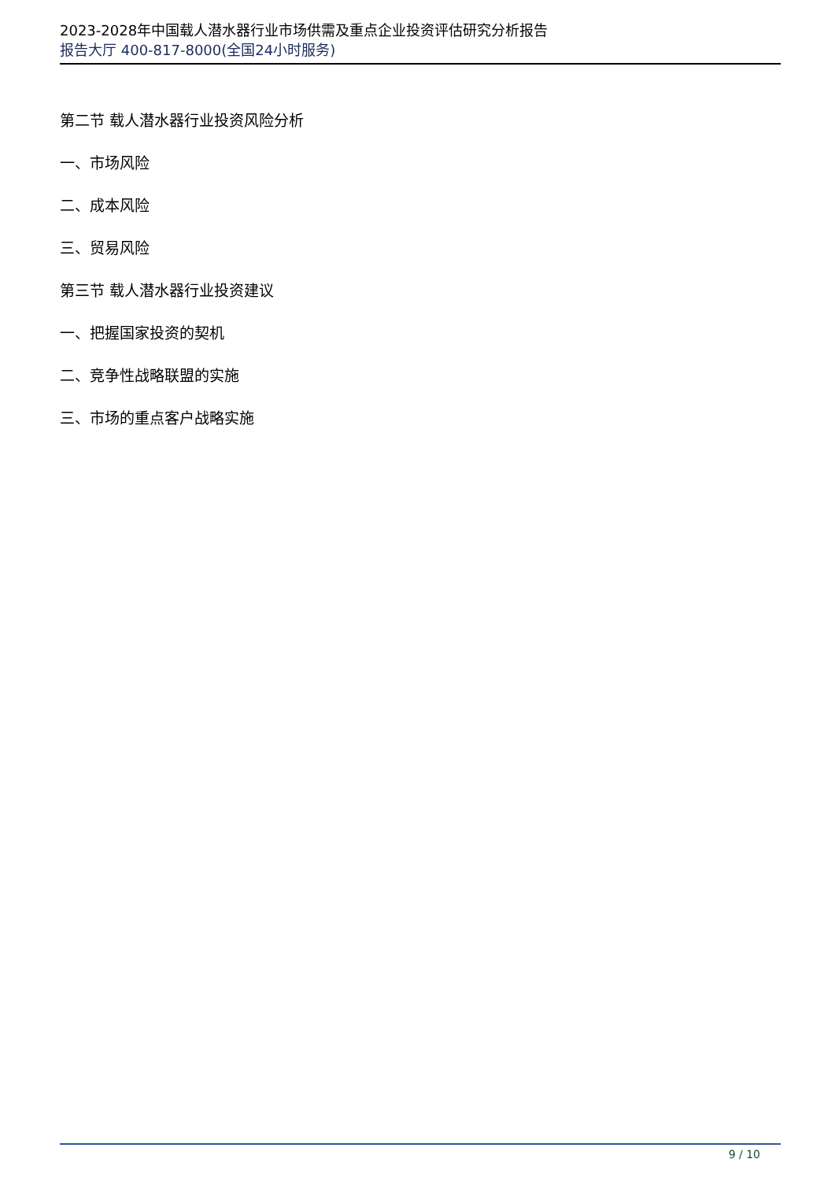2023-2028年中国载人潜水器行业市场供需及重点企业投资评估研究分析报告
报告大厅 400-817-8000(全国24小时服务)
第二节 载人潜水器行业投资风险分析
一、市场风险
二、成本风险
三、贸易风险
第三节 载人潜水器行业投资建议
一、把握国家投资的契机
二、竞争性战略联盟的实施
三、市场的重点客户战略实施
9 / 10